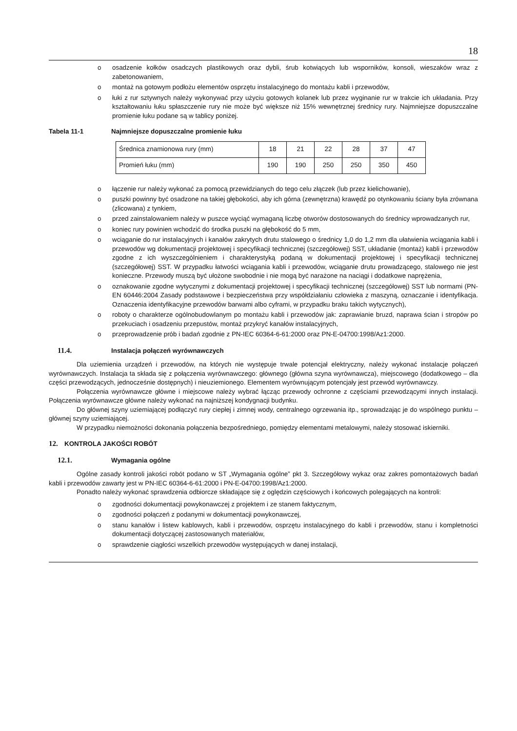18
o osadzenie kołków osadczych plastikowych oraz dybli, śrub kotwiących lub wsporników, konsoli, wieszaków wraz z zabetonowaniem,
o montaż na gotowym podłożu elementów osprzętu instalacyjnego do montażu kabli i przewodów,
o łuki z rur sztywnych należy wykonywać przy użyciu gotowych kolanek lub przez wyginanie rur w trakcie ich układania. Przy kształtowaniu łuku spłaszczenie rury nie może być większe niż 15% wewnętrznej średnicy rury. Najmniejsze dopuszczalne promienie łuku podane są w tablicy poniżej.
Tabela 11-1 Najmniejsze dopuszczalne promienie łuku
| Średnica znamionowa rury (mm) | 18 | 21 | 22 | 28 | 37 | 47 |
| Promień łuku (mm) | 190 | 190 | 250 | 250 | 350 | 450 |
o łączenie rur należy wykonać za pomocą przewidzianych do tego celu złączek (lub przez kielichowanie),
o puszki powinny być osadzone na takiej głębokości, aby ich górna (zewnętrzna) krawędź po otynkowaniu ściany była zrównana (zlicowana) z tynkiem,
o przed zainstalowaniem należy w puszce wyciąć wymaganą liczbę otworów dostosowanych do średnicy wprowadzanych rur,
o koniec rury powinien wchodzić do środka puszki na głębokość do 5 mm,
o wciąganie do rur instalacyjnych i kanałów zakrytych drutu stalowego o średnicy 1,0 do 1,2 mm dla ułatwienia wciągania kabli i przewodów wg dokumentacji projektowej i specyfikacji technicznej (szczegółowej) SST, układanie (montaż) kabli i przewodów zgodne z ich wyszczególnieniem i charakterystyką podaną w dokumentacji projektowej i specyfikacji technicznej (szczegółowej) SST. W przypadku łatwości wciągania kabli i przewodów, wciąganie drutu prowadzącego, stalowego nie jest konieczne. Przewody muszą być ułożone swobodnie i nie mogą być narażone na naciągi i dodatkowe naprężenia,
o oznakowanie zgodne wytycznymi z dokumentacji projektowej i specyfikacji technicznej (szczegółowej) SST lub normami (PN-EN 60446:2004 Zasady podstawowe i bezpieczeństwa przy współdziałaniu człowieka z maszyną, oznaczanie i identyfikacja. Oznaczenia identyfikacyjne przewodów barwami albo cyframi, w przypadku braku takich wytycznych),
o roboty o charakterze ogólnobudowlanym po montażu kabli i przewodów jak: zaprawianie bruzd, naprawa ścian i stropów po przekuciach i osadzeniu przepustów, montaż przykryć kanałów instalacyjnych,
o przeprowadzenie prób i badań zgodnie z PN-IEC 60364-6-61:2000 oraz PN-E-04700:1998/Az1:2000.
11.4. Instalacja połączeń wyrównawczych
Dla uziemienia urządzeń i przewodów, na których nie występuje trwale potencjał elektryczny, należy wykonać instalacje połączeń wyrównawczych. Instalacja ta składa się z połączenia wyrównawczego: głównego (główna szyna wyrównawcza), miejscowego (dodatkowego – dla części przewodzących, jednocześnie dostępnych) i nieuziemionego. Elementem wyrównującym potencjały jest przewód wyrównawczy.
Połączenia wyrównawcze główne i miejscowe należy wybrać łącząc przewody ochronne z częściami przewodzącymi innych instalacji. Połączenia wyrównawcze główne należy wykonać na najniższej kondygnacji budynku.
Do głównej szyny uziemiającej podłączyć rury ciepłej i zimnej wody, centralnego ogrzewania itp., sprowadzając je do wspólnego punktu – głównej szyny uziemiającej.
W przypadku niemożności dokonania połączenia bezpośredniego, pomiędzy elementami metalowymi, należy stosować iskierniki.
12. KONTROLA JAKOŚCI ROBÓT
12.1. Wymagania ogólne
Ogólne zasady kontroli jakości robót podano w ST „Wymagania ogólne” pkt 3. Szczegółowy wykaz oraz zakres pomontażowych badań kabli i przewodów zawarty jest w PN-IEC 60364-6-61:2000 i PN-E-04700:1998/Az1:2000.
Ponadto należy wykonać sprawdzenia odbiorcze składające się z oględzin częściowych i końcowych polegających na kontroli:
o zgodności dokumentacji powykonawczej z projektem i ze stanem faktycznym,
o zgodności połączeń z podanymi w dokumentacji powykonawczej,
o stanu kanałów i listew kablowych, kabli i przewodów, osprzętu instalacyjnego do kabli i przewodów, stanu i kompletności dokumentacji dotyczącej zastosowanych materiałów,
o sprawdzenie ciągłości wszelkich przewodów występujących w danej instalacji,